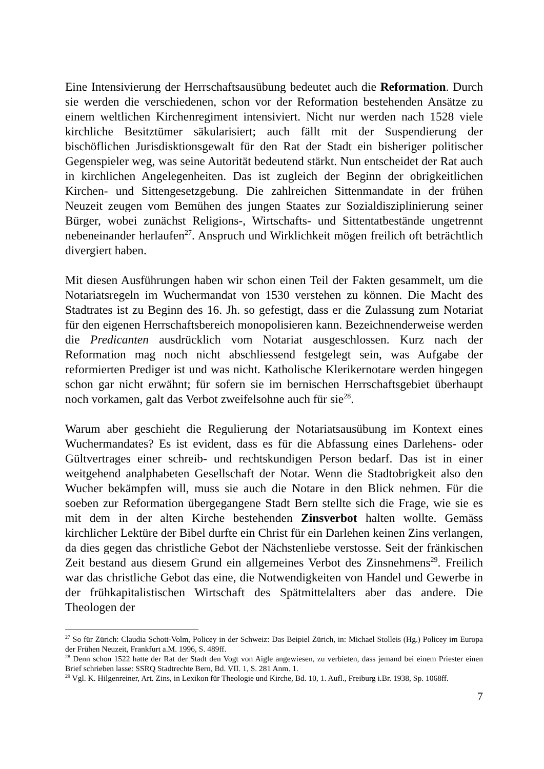Eine Intensivierung der Herrschaftsausübung bedeutet auch die Reformation. Durch sie werden die verschiedenen, schon vor der Reformation bestehenden Ansätze zu einem weltlichen Kirchenregiment intensiviert. Nicht nur werden nach 1528 viele kirchliche Besitztümer säkularisiert; auch fällt mit der Suspendierung der bischöflichen Jurisdisktionsgewalt für den Rat der Stadt ein bisheriger politischer Gegenspieler weg, was seine Autorität bedeutend stärkt. Nun entscheidet der Rat auch in kirchlichen Angelegenheiten. Das ist zugleich der Beginn der obrigkeitlichen Kirchen- und Sittengesetzgebung. Die zahlreichen Sittenmandate in der frühen Neuzeit zeugen vom Bemühen des jungen Staates zur Sozialdisziplinierung seiner Bürger, wobei zunächst Religions-, Wirtschafts- und Sittentatbestände ungetrennt nebeneinander herlaufen<sup>27</sup>. Anspruch und Wirklichkeit mögen freilich oft beträchtlich divergiert haben.
Mit diesen Ausführungen haben wir schon einen Teil der Fakten gesammelt, um die Notariatsregeln im Wuchermandat von 1530 verstehen zu können. Die Macht des Stadtrates ist zu Beginn des 16. Jh. so gefestigt, dass er die Zulassung zum Notariat für den eigenen Herrschaftsbereich monopolisieren kann. Bezeichnenderweise werden die Predicanten ausdrücklich vom Notariat ausgeschlossen. Kurz nach der Reformation mag noch nicht abschliessend festgelegt sein, was Aufgabe der reformierten Prediger ist und was nicht. Katholische Klerikernotare werden hingegen schon gar nicht erwähnt; für sofern sie im bernischen Herrschaftsgebiet überhaupt noch vorkamen, galt das Verbot zweifelsohne auch für sie<sup>28</sup>.
Warum aber geschieht die Regulierung der Notariatsausübung im Kontext eines Wuchermandates? Es ist evident, dass es für die Abfassung eines Darlehens- oder Gültvertrages einer schreib- und rechtskundigen Person bedarf. Das ist in einer weitgehend analphabeten Gesellschaft der Notar. Wenn die Stadtobrigkeit also den Wucher bekämpfen will, muss sie auch die Notare in den Blick nehmen. Für die soeben zur Reformation übergegangene Stadt Bern stellte sich die Frage, wie sie es mit dem in der alten Kirche bestehenden Zinsverbot halten wollte. Gemäss kirchlicher Lektüre der Bibel durfte ein Christ für ein Darlehen keinen Zins verlangen, da dies gegen das christliche Gebot der Nächstenliebe verstosse. Seit der fränkischen Zeit bestand aus diesem Grund ein allgemeines Verbot des Zinsnehmens<sup>29</sup>. Freilich war das christliche Gebot das eine, die Notwendigkeiten von Handel und Gewerbe in der frühkapitalistischen Wirtschaft des Spätmittelalters aber das andere. Die Theologen der
<sup>27</sup> So für Zürich: Claudia Schott-Volm, Policey in der Schweiz: Das Beipiel Zürich, in: Michael Stolleis (Hg.) Policey im Europa der Frühen Neuzeit, Frankfurt a.M. 1996, S. 489ff.
<sup>28</sup> Denn schon 1522 hatte der Rat der Stadt den Vogt von Aigle angewiesen, zu verbieten, dass jemand bei einem Priester einen Brief schrieben lasse: SSRQ Stadtrechte Bern, Bd. VII. 1, S. 281 Anm. 1.
<sup>29</sup> Vgl. K. Hilgenreiner, Art. Zins, in Lexikon für Theologie und Kirche, Bd. 10, 1. Aufl., Freiburg i.Br. 1938, Sp. 1068ff.
7